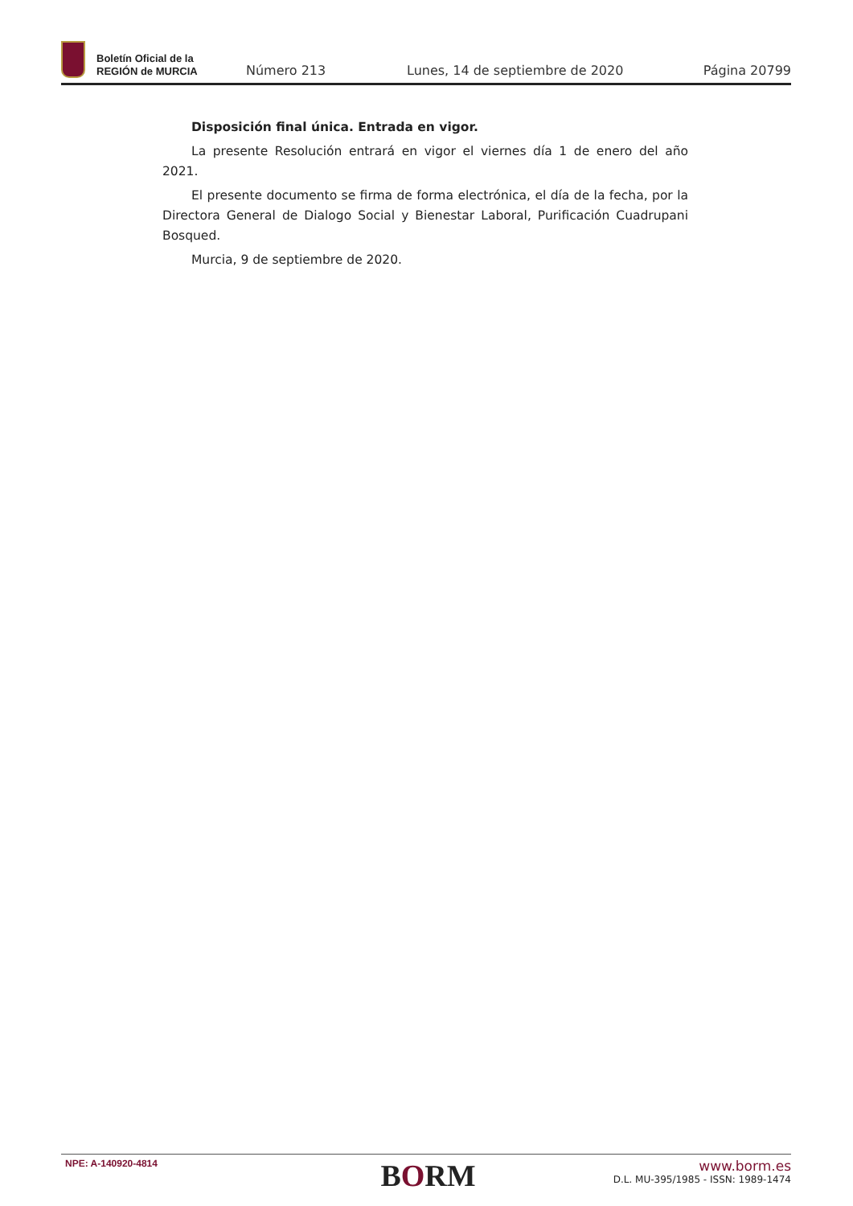Boletín Oficial de la
REGIÓN de MURCIA
Número 213
Lunes, 14 de septiembre de 2020
Página 20799
Disposición final única. Entrada en vigor.
La presente Resolución entrará en vigor el viernes día 1 de enero del año 2021.
El presente documento se firma de forma electrónica, el día de la fecha, por la Directora General de Dialogo Social y Bienestar Laboral, Purificación Cuadrupani Bosqued.
Murcia, 9 de septiembre de 2020.
NPE: A-140920-4814
BORM
www.borm.es
D.L. MU-395/1985 - ISSN: 1989-1474